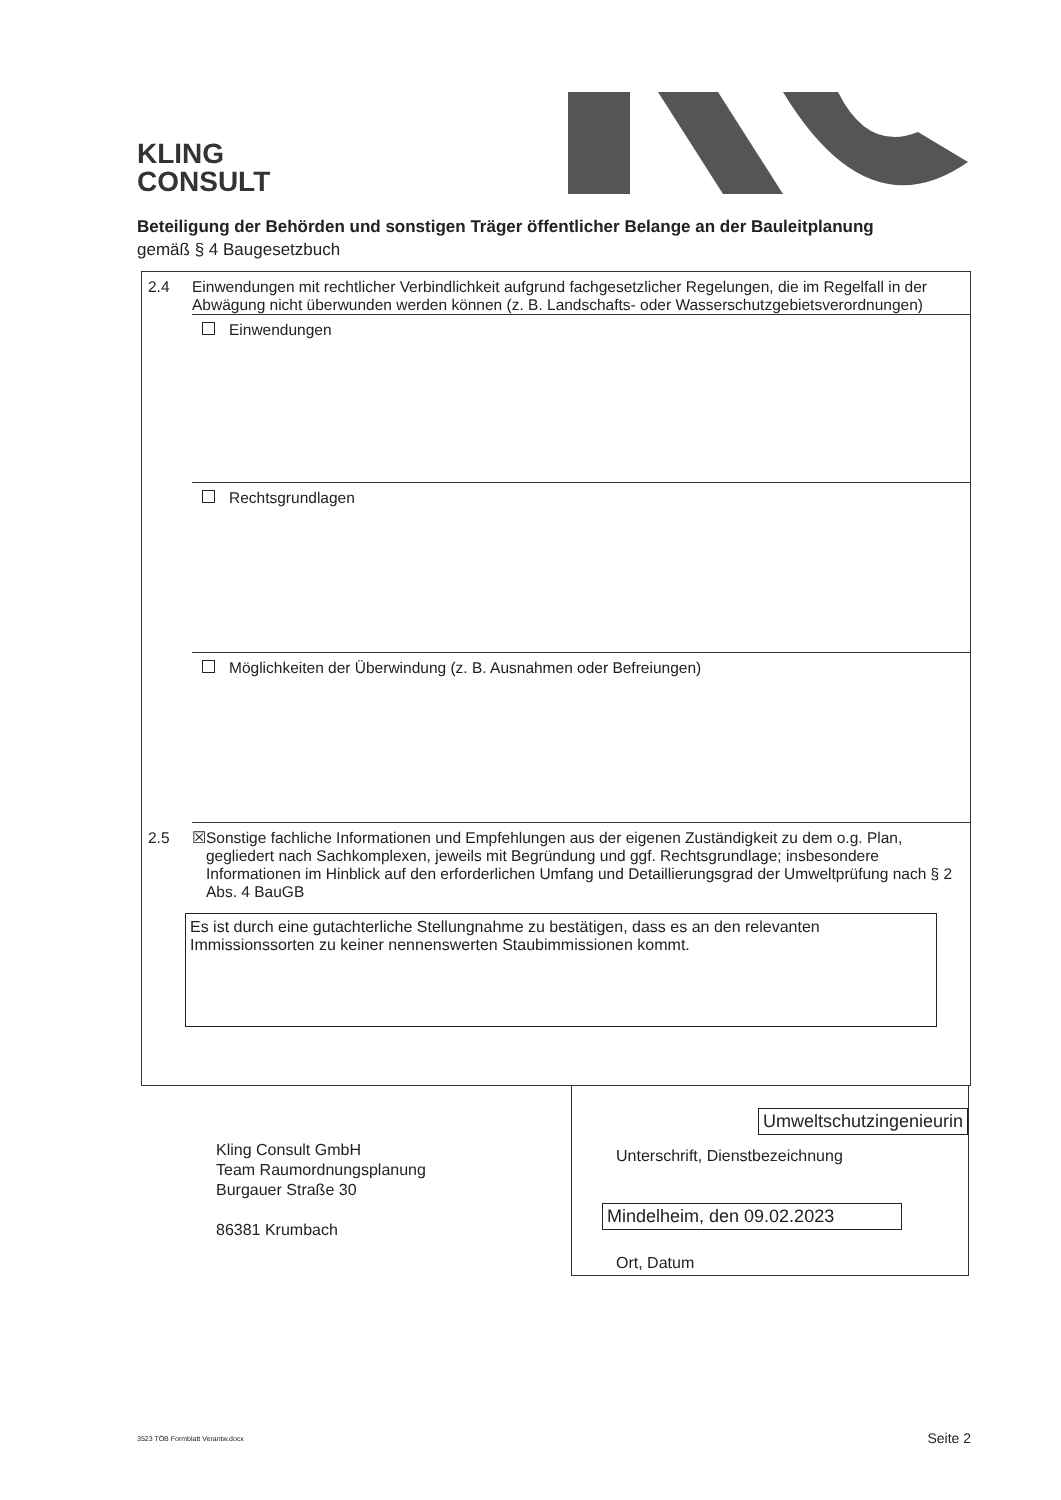KLING
CONSULT
Beteiligung der Behörden und sonstigen Träger öffentlicher Belange an der Bauleitplanung
gemäß § 4 Baugesetzbuch
2.4 Einwendungen mit rechtlicher Verbindlichkeit aufgrund fachgesetzlicher Regelungen, die im Regelfall in der Abwägung nicht überwunden werden können (z. B. Landschafts- oder Wasserschutzgebietsverordnungen)
Einwendungen
Rechtsgrundlagen
Möglichkeiten der Überwindung (z. B. Ausnahmen oder Befreiungen)
2.5 ☒ Sonstige fachliche Informationen und Empfehlungen aus der eigenen Zuständigkeit zu dem o.g. Plan, gegliedert nach Sachkomplexen, jeweils mit Begründung und ggf. Rechtsgrundlage; insbesondere Informationen im Hinblick auf den erforderlichen Umfang und Detaillierungsgrad der Umweltprüfung nach § 2 Abs. 4 BauGB
Es ist durch eine gutachterliche Stellungnahme zu bestätigen, dass es an den relevanten Immissionssorten zu keiner nennenswerten Staubimmissionen kommt.
Kling Consult GmbH
Team Raumordnungsplanung
Burgauer Straße 30
86381 Krumbach
Umweltschutzingenieurin
Unterschrift, Dienstbezeichnung
Mindelheim, den 09.02.2023
Ort, Datum
3523 TÖB Formblatt Verantw.docx Seite 2